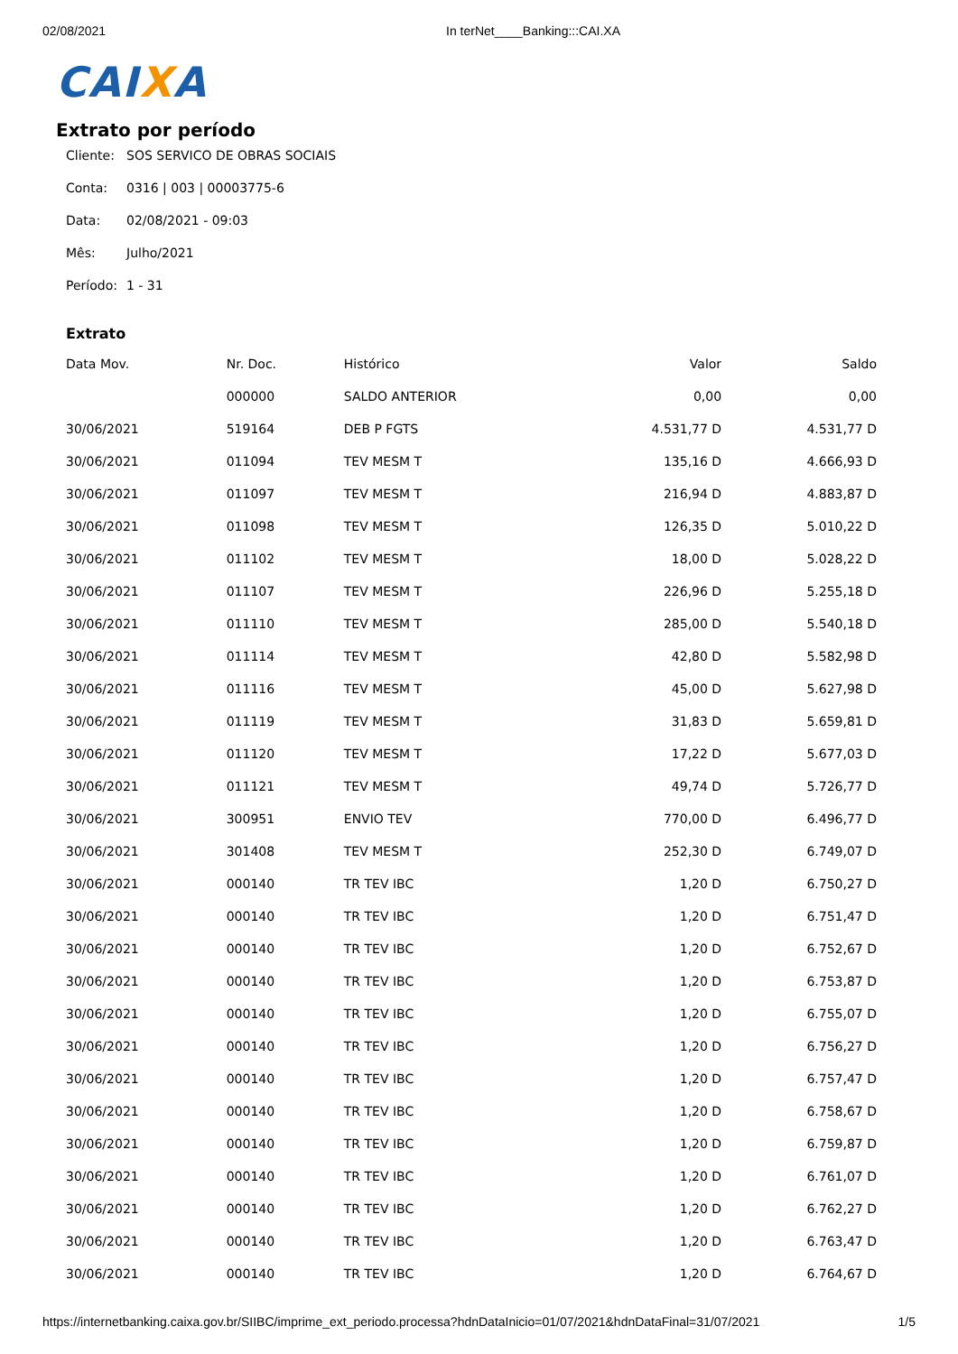02/08/2021 In terNet____Banking:::CAI.XA
CAIXA
Extrato por período
Cliente: SOS SERVICO DE OBRAS SOCIAIS
Conta: 0316 | 003 | 00003775-6
Data: 02/08/2021 - 09:03
Mês: Julho/2021
Período: 1 - 31
Extrato
| Data Mov. | Nr. Doc. | Histórico | Valor | Saldo |
| --- | --- | --- | --- | --- |
| | 000000 | SALDO ANTERIOR | 0,00 | 0,00 |
| 30/06/2021 | 519164 | DEB P FGTS | 4.531,77 D | 4.531,77 D |
| 30/06/2021 | 011094 | TEV MESM T | 135,16 D | 4.666,93 D |
| 30/06/2021 | 011097 | TEV MESM T | 216,94 D | 4.883,87 D |
| 30/06/2021 | 011098 | TEV MESM T | 126,35 D | 5.010,22 D |
| 30/06/2021 | 011102 | TEV MESM T | 18,00 D | 5.028,22 D |
| 30/06/2021 | 011107 | TEV MESM T | 226,96 D | 5.255,18 D |
| 30/06/2021 | 011110 | TEV MESM T | 285,00 D | 5.540,18 D |
| 30/06/2021 | 011114 | TEV MESM T | 42,80 D | 5.582,98 D |
| 30/06/2021 | 011116 | TEV MESM T | 45,00 D | 5.627,98 D |
| 30/06/2021 | 011119 | TEV MESM T | 31,83 D | 5.659,81 D |
| 30/06/2021 | 011120 | TEV MESM T | 17,22 D | 5.677,03 D |
| 30/06/2021 | 011121 | TEV MESM T | 49,74 D | 5.726,77 D |
| 30/06/2021 | 300951 | ENVIO TEV | 770,00 D | 6.496,77 D |
| 30/06/2021 | 301408 | TEV MESM T | 252,30 D | 6.749,07 D |
| 30/06/2021 | 000140 | TR TEV IBC | 1,20 D | 6.750,27 D |
| 30/06/2021 | 000140 | TR TEV IBC | 1,20 D | 6.751,47 D |
| 30/06/2021 | 000140 | TR TEV IBC | 1,20 D | 6.752,67 D |
| 30/06/2021 | 000140 | TR TEV IBC | 1,20 D | 6.753,87 D |
| 30/06/2021 | 000140 | TR TEV IBC | 1,20 D | 6.755,07 D |
| 30/06/2021 | 000140 | TR TEV IBC | 1,20 D | 6.756,27 D |
| 30/06/2021 | 000140 | TR TEV IBC | 1,20 D | 6.757,47 D |
| 30/06/2021 | 000140 | TR TEV IBC | 1,20 D | 6.758,67 D |
| 30/06/2021 | 000140 | TR TEV IBC | 1,20 D | 6.759,87 D |
| 30/06/2021 | 000140 | TR TEV IBC | 1,20 D | 6.761,07 D |
| 30/06/2021 | 000140 | TR TEV IBC | 1,20 D | 6.762,27 D |
| 30/06/2021 | 000140 | TR TEV IBC | 1,20 D | 6.763,47 D |
| 30/06/2021 | 000140 | TR TEV IBC | 1,20 D | 6.764,67 D |
https://internetbanking.caixa.gov.br/SIIBC/imprime_ext_periodo.processa?hdnDataInicio=01/07/2021&hdnDataFinal=31/07/2021 1/5